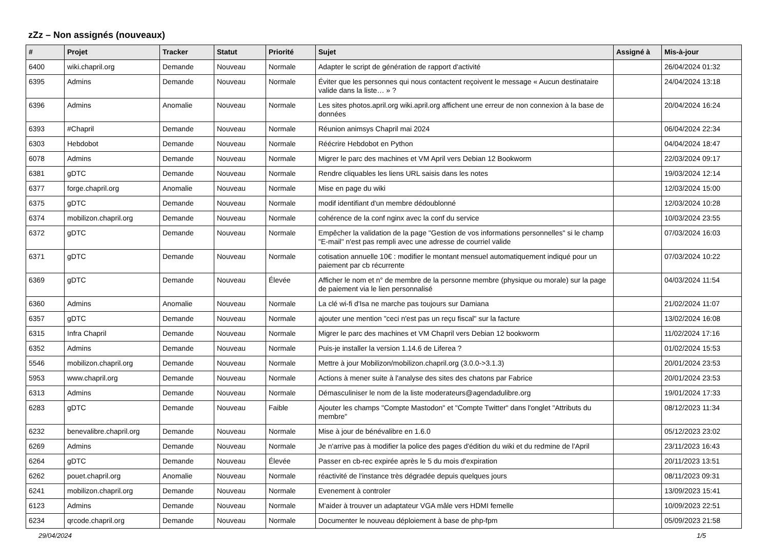zZz – Non assignés (nouveaux)
| # | Projet | Tracker | Statut | Priorité | Sujet | Assigné à | Mis-à-jour |
| --- | --- | --- | --- | --- | --- | --- | --- |
| 6400 | wiki.chapril.org | Demande | Nouveau | Normale | Adapter le script de génération de rapport d'activité | | 26/04/2024 01:32 |
| 6395 | Admins | Demande | Nouveau | Normale | Éviter que les personnes qui nous contactent reçoivent le message « Aucun destinataire valide dans la liste… » ? | | 24/04/2024 13:18 |
| 6396 | Admins | Anomalie | Nouveau | Normale | Les sites photos.april.org wiki.april.org affichent une erreur de non connexion à la base de données | | 20/04/2024 16:24 |
| 6393 | #Chapril | Demande | Nouveau | Normale | Réunion animsys Chapril mai 2024 | | 06/04/2024 22:34 |
| 6303 | Hebdobot | Demande | Nouveau | Normale | Réécrire Hebdobot en Python | | 04/04/2024 18:47 |
| 6078 | Admins | Demande | Nouveau | Normale | Migrer le parc des machines et VM April vers Debian 12 Bookworm | | 22/03/2024 09:17 |
| 6381 | gDTC | Demande | Nouveau | Normale | Rendre cliquables les liens URL saisis dans les notes | | 19/03/2024 12:14 |
| 6377 | forge.chapril.org | Anomalie | Nouveau | Normale | Mise en page du wiki | | 12/03/2024 15:00 |
| 6375 | gDTC | Demande | Nouveau | Normale | modif identifiant d'un membre dédoublonné | | 12/03/2024 10:28 |
| 6374 | mobilizon.chapril.org | Demande | Nouveau | Normale | cohérence de la conf nginx avec la conf du service | | 10/03/2024 23:55 |
| 6372 | gDTC | Demande | Nouveau | Normale | Empêcher la validation de la page "Gestion de vos informations personnelles" si le champ "E-mail" n'est pas rempli avec une adresse de courriel valide | | 07/03/2024 16:03 |
| 6371 | gDTC | Demande | Nouveau | Normale | cotisation annuelle 10€ : modifier le montant mensuel automatiquement indiqué pour un paiement par cb récurrente | | 07/03/2024 10:22 |
| 6369 | gDTC | Demande | Nouveau | Élevée | Afficher le nom et n° de membre de la personne membre (physique ou morale) sur la page de paiement via le lien personnalisé | | 04/03/2024 11:54 |
| 6360 | Admins | Anomalie | Nouveau | Normale | La clé wi-fi d'Isa ne marche pas toujours sur Damiana | | 21/02/2024 11:07 |
| 6357 | gDTC | Demande | Nouveau | Normale | ajouter une mention "ceci n'est pas un reçu fiscal" sur la facture | | 13/02/2024 16:08 |
| 6315 | Infra Chapril | Demande | Nouveau | Normale | Migrer le parc des machines et VM Chapril vers Debian 12 bookworm | | 11/02/2024 17:16 |
| 6352 | Admins | Demande | Nouveau | Normale | Puis-je installer la version 1.14.6 de Liferea ? | | 01/02/2024 15:53 |
| 5546 | mobilizon.chapril.org | Demande | Nouveau | Normale | Mettre à jour Mobilizon/mobilizon.chapril.org (3.0.0->3.1.3) | | 20/01/2024 23:53 |
| 5953 | www.chapril.org | Demande | Nouveau | Normale | Actions à mener suite à l'analyse des sites des chatons par Fabrice | | 20/01/2024 23:53 |
| 6313 | Admins | Demande | Nouveau | Normale | Démasculiniser le nom de la liste moderateurs@agendadulibre.org | | 19/01/2024 17:33 |
| 6283 | gDTC | Demande | Nouveau | Faible | Ajouter les champs "Compte Mastodon" et "Compte Twitter" dans l'onglet "Attributs du membre" | | 08/12/2023 11:34 |
| 6232 | benevalibre.chapril.org | Demande | Nouveau | Normale | Mise à jour de bénévalibre en 1.6.0 | | 05/12/2023 23:02 |
| 6269 | Admins | Demande | Nouveau | Normale | Je n'arrive pas à modifier la police des pages d'édition du wiki et du redmine de l'April | | 23/11/2023 16:43 |
| 6264 | gDTC | Demande | Nouveau | Élevée | Passer en cb-rec expirée après le 5 du mois d'expiration | | 20/11/2023 13:51 |
| 6262 | pouet.chapril.org | Anomalie | Nouveau | Normale | réactivité de l'instance très dégradée depuis quelques jours | | 08/11/2023 09:31 |
| 6241 | mobilizon.chapril.org | Demande | Nouveau | Normale | Evenement à controler | | 13/09/2023 15:41 |
| 6123 | Admins | Demande | Nouveau | Normale | M'aider à trouver un adaptateur VGA mâle vers HDMI femelle | | 10/09/2023 22:51 |
| 6234 | qrcode.chapril.org | Demande | Nouveau | Normale | Documenter le nouveau déploiement à base de php-fpm | | 05/09/2023 21:58 |
29/04/2024 1/5